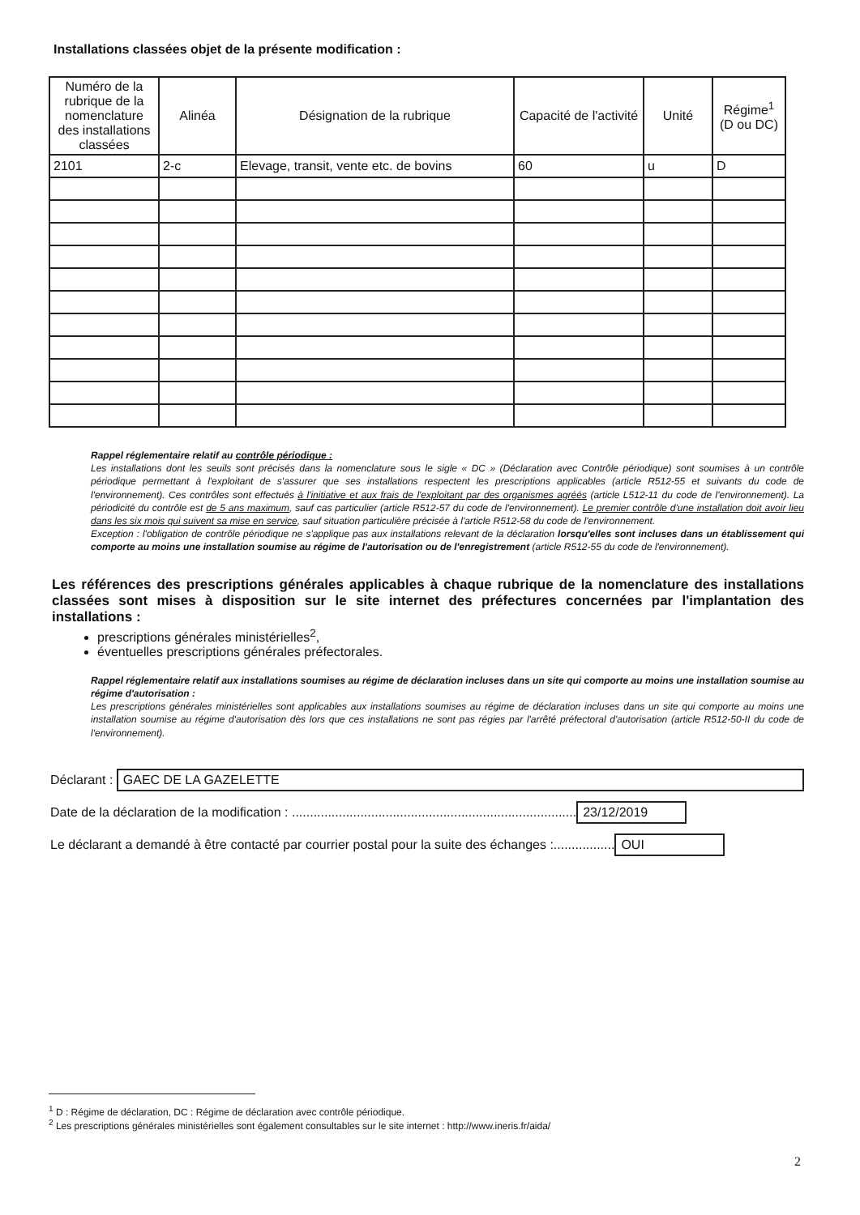Installations classées objet de la présente modification :
| Numéro de la rubrique de la nomenclature des installations classées | Alinéa | Désignation de la rubrique | Capacité de l'activité | Unité | Régime<sup>1</sup> (D ou DC) |
| --- | --- | --- | --- | --- | --- |
| 2101 | 2-c | Elevage, transit, vente etc. de bovins | 60 | u | D |
Rappel réglementaire relatif au contrôle périodique :
Les installations dont les seuils sont précisés dans la nomenclature sous le sigle « DC » (Déclaration avec Contrôle périodique) sont soumises à un contrôle périodique permettant à l'exploitant de s'assurer que ses installations respectent les prescriptions applicables (article R512-55 et suivants du code de l'environnement). Ces contrôles sont effectués à l'initiative et aux frais de l'exploitant par des organismes agréés (article L512-11 du code de l'environnement). La périodicité du contrôle est de 5 ans maximum, sauf cas particulier (article R512-57 du code de l'environnement). Le premier contrôle d'une installation doit avoir lieu dans les six mois qui suivent sa mise en service, sauf situation particulière précisée à l'article R512-58 du code de l'environnement.
Exception : l'obligation de contrôle périodique ne s'applique pas aux installations relevant de la déclaration lorsqu'elles sont incluses dans un établissement qui comporte au moins une installation soumise au régime de l'autorisation ou de l'enregistrement (article R512-55 du code de l'environnement).
Les références des prescriptions générales applicables à chaque rubrique de la nomenclature des installations classées sont mises à disposition sur le site internet des préfectures concernées par l'implantation des installations :
prescriptions générales ministérielles<sup>2</sup>,
éventuelles prescriptions générales préfectorales.
Rappel réglementaire relatif aux installations soumises au régime de déclaration incluses dans un site qui comporte au moins une installation soumise au régime d'autorisation :
Les prescriptions générales ministérielles sont applicables aux installations soumises au régime de déclaration incluses dans un site qui comporte au moins une installation soumise au régime d'autorisation dès lors que ces installations ne sont pas régies par l'arrêté préfectoral d'autorisation (article R512-50-II du code de l'environnement).
Déclarant : GAEC DE LA GAZELETTE
Date de la déclaration de la modification : ............................................................................... 23/12/2019
Le déclarant a demandé à être contacté par courrier postal pour la suite des échanges :................. OUI
<sup>1</sup> D : Régime de déclaration, DC : Régime de déclaration avec contrôle périodique.
<sup>2</sup> Les prescriptions générales ministérielles sont également consultables sur le site internet : http://www.ineris.fr/aida/
2